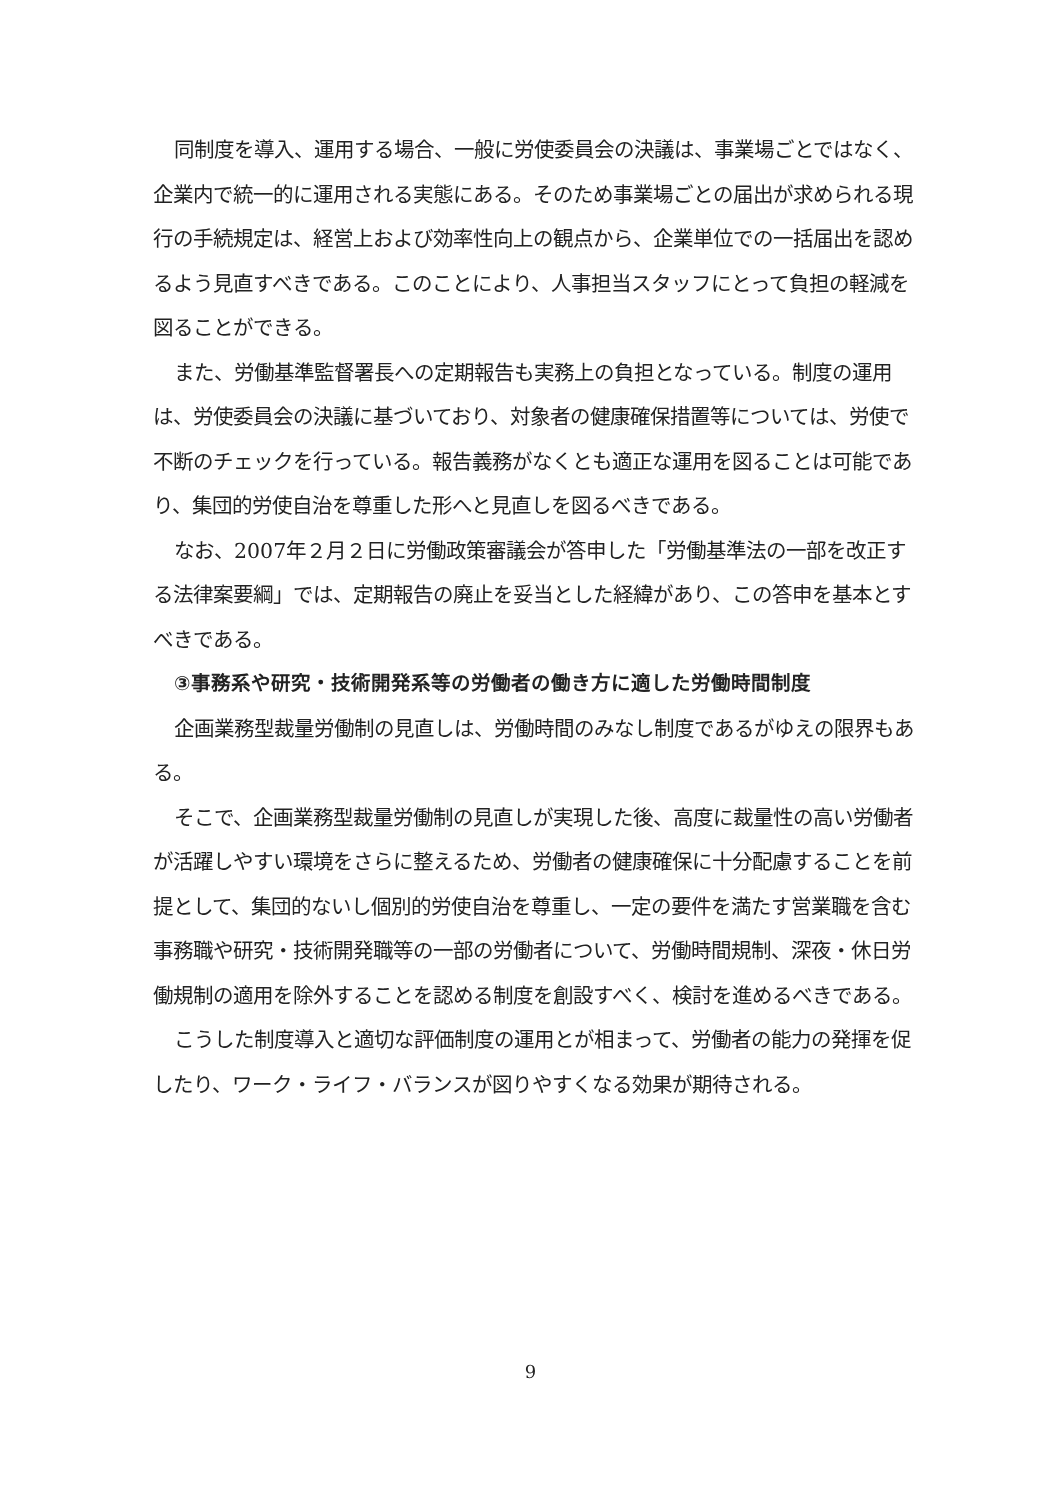同制度を導入、運用する場合、一般に労使委員会の決議は、事業場ごとではなく、企業内で統一的に運用される実態にある。そのため事業場ごとの届出が求められる現行の手続規定は、経営上および効率性向上の観点から、企業単位での一括届出を認めるよう見直すべきである。このことにより、人事担当スタッフにとって負担の軽減を図ることができる。
また、労働基準監督署長への定期報告も実務上の負担となっている。制度の運用は、労使委員会の決議に基づいており、対象者の健康確保措置等については、労使で不断のチェックを行っている。報告義務がなくとも適正な運用を図ることは可能であり、集団的労使自治を尊重した形へと見直しを図るべきである。
なお、2007年２月２日に労働政策審議会が答申した「労働基準法の一部を改正する法律案要綱」では、定期報告の廃止を妥当とした経緯があり、この答申を基本とすべきである。
③事務系や研究・技術開発系等の労働者の働き方に適した労働時間制度
企画業務型裁量労働制の見直しは、労働時間のみなし制度であるがゆえの限界もある。
そこで、企画業務型裁量労働制の見直しが実現した後、高度に裁量性の高い労働者が活躍しやすい環境をさらに整えるため、労働者の健康確保に十分配慮することを前提として、集団的ないし個別的労使自治を尊重し、一定の要件を満たす営業職を含む事務職や研究・技術開発職等の一部の労働者について、労働時間規制、深夜・休日労働規制の適用を除外することを認める制度を創設すべく、検討を進めるべきである。
こうした制度導入と適切な評価制度の運用とが相まって、労働者の能力の発揮を促したり、ワーク・ライフ・バランスが図りやすくなる効果が期待される。
9